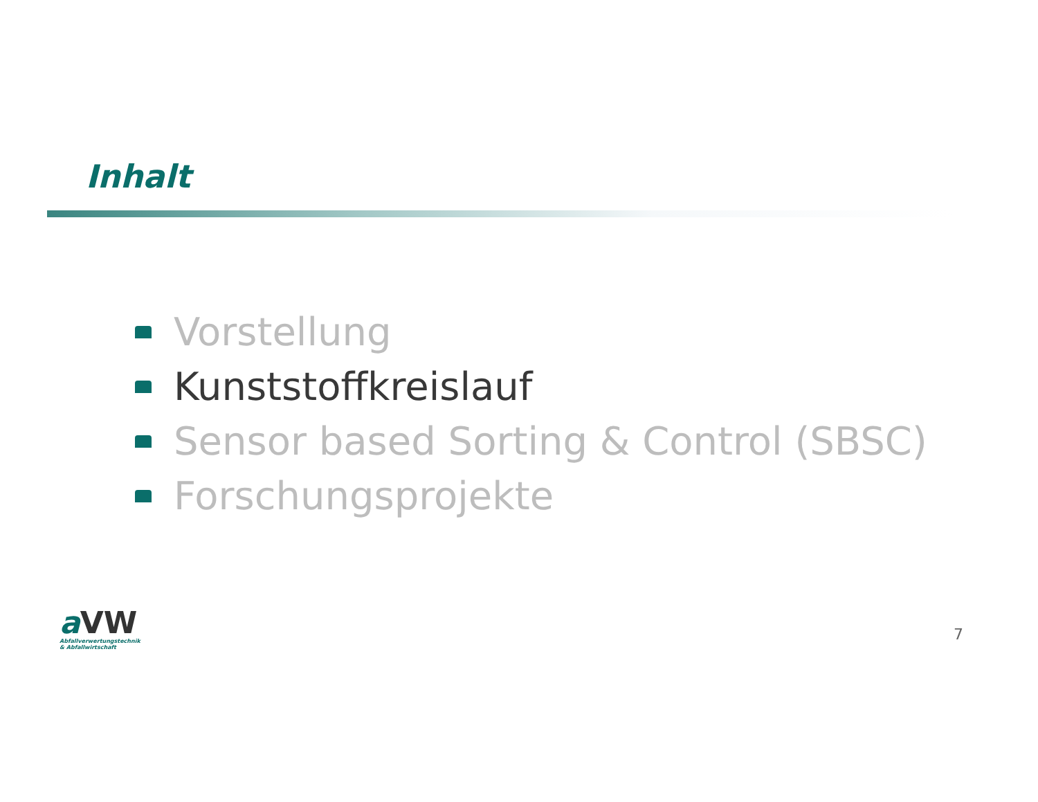Inhalt
Vorstellung
Kunststoffkreislauf
Sensor based Sorting & Control (SBSC)
Forschungsprojekte
a VW
Abfallverwertungstechnik
& Abfallwirtschaft
7